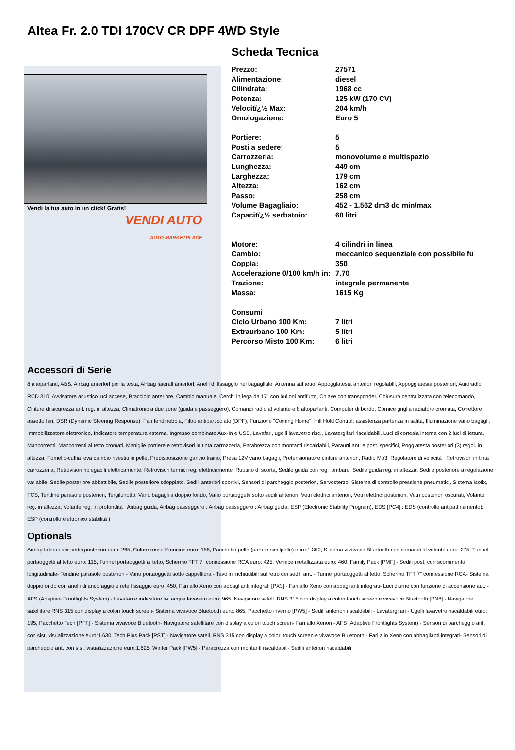Altea Fr. 2.0 TDI 170CV CR DPF 4WD Style
Vendi la tua auto in un click! Gratis!
VENDI AUTO
AUTO MARKETPLACE
Scheda Tecnica
| Prezzo: | 27571 |
| Alimentazione: | diesel |
| Cilindrata: | 1968 cc |
| Potenza: | 125 kW (170 CV) |
| Velocitï¿½ Max: | 204 km/h |
| Omologazione: | Euro 5 |
| Portiere: | 5 |
| Posti a sedere: | 5 |
| Carrozzeria: | monovolume e multispazio |
| Lunghezza: | 449 cm |
| Larghezza: | 179 cm |
| Altezza: | 162 cm |
| Passo: | 258 cm |
| Volume Bagagliaio: | 452 - 1.562 dm3 dc min/max |
| Capacitï¿½ serbatoio: | 60 litri |
| Motore: | 4 cilindri in linea |
| Cambio: | meccanico sequenziale con possibile fu |
| Coppia: | 350 |
| Accelerazione 0/100 km/h in: | 7.70 |
| Trazione: | integrale permanente |
| Massa: | 1615 Kg |
| Consumi | |
| Ciclo Urbano 100 Km: | 7 litri |
| Extraurbano 100 Km: | 5 litri |
| Percorso Misto 100 Km: | 6 litri |
Accessori di Serie
8 altoparlanti, ABS, Airbag anteriori per la testa, Airbag laterali anteriori, Anelli di fissaggio nel bagagliaio, Antenna sul tetto, Appoggiatesta anteriori regolabili, Appoggiatesta posteriori, Autoradio RCD 310, Avvisatore acustico luci accese, Bracciolo anteriore, Cambio manuale, Cerchi in lega da 17" con bulloni antifurto, Chiave con transponder, Chiusura centralizzata con telecomando, Cinture di sicurezza ant. reg. in altezza, Climatronic a due zone (guida e passeggero), Comandi radio al volante e 8 altoparlanti, Computer di bordo, Cornice griglia radiatore cromata, Correttore assetto fari, DSR (Dynamic Steering Response), Fari fendinebbia, Filtro antiparticolato (DPF), Funzione "Coming Home", Hill Hold Control: assistenza partenza in salita, Illuminazione vano bagagli, Immobilizzatore elettronico, Indicatore temperatura esterna, Ingresso combinato Aux-In e USB, Lavafari, ugelli lavavetro risc., Lavatergifari riscaldabili, Luci di cortesia interna con 2 luci di lettura, Mancorrenti, Mancorrenti al tetto cromati, Maniglie portiere e retrovisori in tinta carrozzeria, Parabrezza con montanti riscaldabili, Paraurti ant. e post. specifici, Poggiatesta posteriori (3) regol. in altezza, Pomello-cuffia leva cambio rivestiti in pelle, Predisposizione gancio traino, Presa 12V vano bagagli, Pretensionatore cinture anteriori, Radio Mp3, Regolatore di velocità , Retrovisori in tinta carrozzeria, Retrovisori ripiegabili elettricamente, Retrovisori termici reg. elettricamente, Ruotino di scorta, Sedile guida con reg. lombare, Sedile guida reg. in altezza, Sedile posteriore a regolazione variabile, Sedile posteriore abbattibile, Sedile posteriore sdoppiato, Sedili anteriori sportivi, Sensori di parcheggio posteriori, Servosterzo, Sistema di controllo pressione pneumatici, Sistema Isofix, TCS, Tendine parasole posteriori, Tergilunotto, Vano bagagli a doppio fondo, Vano portaoggetti sotto sedili anteriori, Vetri elettrici anteriori, Vetri elettrici posteriori, Vetri posteriori oscurati, Volante reg. in altezza, Volante reg. in profondità , Airbag guida, Airbag passeggero : Airbag passeggero : Airbag guida, ESP (Electronic Stability Program), EDS [PC4] : EDS (controllo antipattinamento): ESP (controllo elettronico stabilità )
Optionals
Airbag laterali per sedili posteriori euro: 265, Colore rosso Emocion euro: 155, Pacchetto pelle (parti in similpelle) euro:1.350, Sistema vivavoce Bluetooth con comandi al volante euro: 275, Tunnel portaoggetti al tetto euro: 115, Tunnel portaoggetti al tetto, Schermo TFT 7" connessione RCA euro: 425, Vernice metallizzata euro: 460, Family Pack [PMF] - Sedili post. con scorrimento longitudinale- Tendine parasole posteriori - Vano portaoggetti sotto cappelliera - Tavolini richiudibili sul retro dei sedili ant. - Tunnel portaoggetti al tetto, Schermo TFT 7" connessione RCA- Sistema doppiofondo con anelli di ancoraggio e rete fissaggio euro: 450, Fari allo Xeno con abbaglianti integrati [PX3] - Fari allo Xeno con abbaglianti integrati- Luci diurne con funzione di accensione aut. - AFS (Adaptive Frontlights System) - Lavafari e indicatore liv. acqua lavavetri euro: 965, Navigatore satell. RNS 315 con display a colori touch screen e vivavoce Bluetooth [PN8] - Navigatore satellitare RNS 315 con display a colori touch screen- Sistema vivavoce Bluetooth euro: 865, Pacchetto inverno [PW5] - Sedili anteriori riscaldabili - Lavatergifari - Ugelli lavavetro riscaldabili euro: 195, Pacchetto Tech [PFT] - Sistema vivavoce Bluetooth- Navigatore satellitare con display a colori touch screen- Fari allo Xenon - AFS (Adaptive Frontlights System) - Sensori di parcheggio ant. con sist. visualizzazione euro:1.630, Tech Plus Pack [PST] - Navigatore satell. RNS 315 con display a colori touch screen e vivavoce Bluetooth - Fari allo Xeno con abbaglianti integrati- Sensori di parcheggio ant. con sist. visualizzazione euro:1.625, Winter Pack [PW5] - Parabrezza con montanti riscaldabili- Sedili anteriori riscaldabili